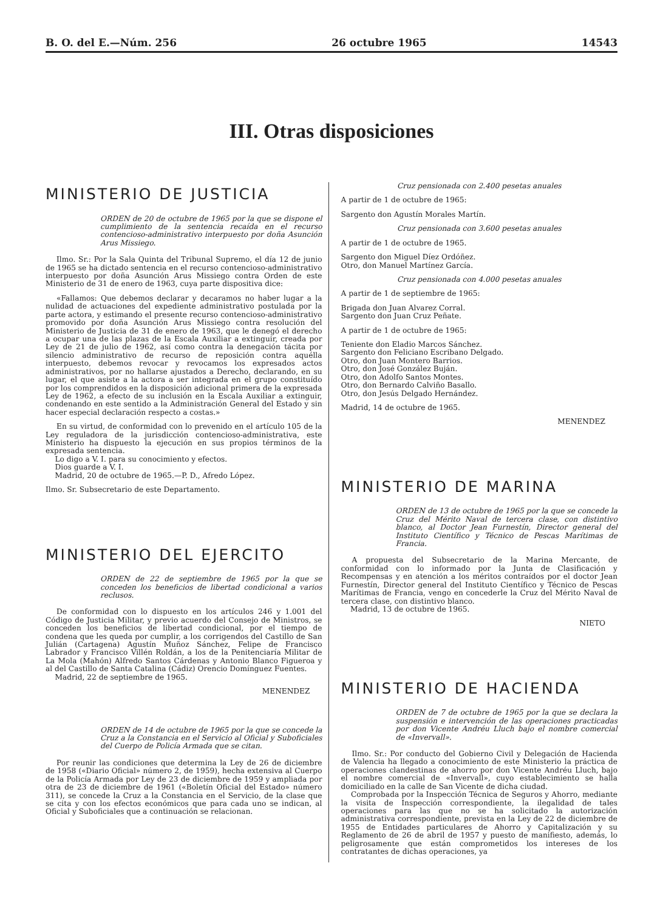B. O. del E.—Núm. 256 26 octubre 1965 14543
III. Otras disposiciones
MINISTERIO DE JUSTICIA
ORDEN de 20 de octubre de 1965 por la que se dispone el cumplimiento de la sentencia recaída en el recurso contencioso-administrativo interpuesto por doña Asunción Arus Missiego.
Ilmo. Sr.: Por la Sala Quinta del Tribunal Supremo, el día 12 de junio de 1965 se ha dictado sentencia en el recurso contencioso-administrativo interpuesto por doña Asunción Arus Missiego contra Orden de este Ministerio de 31 de enero de 1963, cuya parte dispositiva dice:
«Fallamos: Que debemos declarar y decaramos no haber lugar a la nulidad de actuaciones del expediente administrativo postulada por la parte actora, y estimando el presente recurso contencioso-administrativo promovido por doña Asunción Arus Missiego contra resolución del Ministerio de Justicia de 31 de enero de 1963, que le denegó el derecho a ocupar una de las plazas de la Escala Auxiliar a extinguir, creada por Ley de 21 de julio de 1962, así como contra la denegación tácita por silencio administrativo de recurso de reposición contra aquélla interpuesto, debemos revocar y revocamos los expresados actos administrativos, por no hallarse ajustados a Derecho, declarando, en su lugar, el que asiste a la actora a ser integrada en el grupo constituído por los comprendidos en la disposición adicional primera de la expresada Ley de 1962, a efecto de su inclusión en la Escala Auxiliar a extinguir, condenando en este sentido a la Administración General del Estado y sin hacer especial declaración respecto a costas.»
En su virtud, de conformidad con lo prevenido en el artículo 105 de la Ley reguladora de la jurisdicción contencioso-administrativa, este Ministerio ha dispuesto la ejecución en sus propios términos de la expresada sentencia.
Lo digo a V. I. para su conocimiento y efectos.
Dios guarde a V. I.
Madrid, 20 de octubre de 1965.—P. D., Afredo López.
Ilmo. Sr. Subsecretario de este Departamento.
MINISTERIO DEL EJERCITO
ORDEN de 22 de septiembre de 1965 por la que se conceden los beneficios de libertad condicional a varios reclusos.
De conformidad con lo dispuesto en los artículos 246 y 1.001 del Código de Justicia Militar, y previo acuerdo del Consejo de Ministros, se conceden los beneficios de libertad condicional, por el tiempo de condena que les queda por cumplir, a los corrigendos del Castillo de San Julián (Cartagena) Agustín Muñoz Sánchez, Felipe de Francisco Labrador y Francisco Villén Roldán, a los de la Penitenciaría Militar de La Mola (Mahón) Alfredo Santos Cárdenas y Antonio Blanco Figueroa y al del Castillo de Santa Catalina (Cádiz) Orencio Domínguez Fuentes.
Madrid, 22 de septiembre de 1965.
MENENDEZ
ORDEN de 14 de octubre de 1965 por la que se concede la Cruz a la Constancia en el Servicio al Oficial y Suboficiales del Cuerpo de Policía Armada que se citan.
Por reunir las condiciones que determina la Ley de 26 de diciembre de 1958 («Diario Oficial» número 2, de 1959), hecha extensiva al Cuerpo de la Policía Armada por Ley de 23 de diciembre de 1959 y ampliada por otra de 23 de diciembre de 1961 («Boletín Oficial del Estado» número 311), se concede la Cruz a la Constancia en el Servicio, de la clase que se cita y con los efectos económicos que para cada uno se indican, al Oficial y Suboficiales que a continuación se relacionan.
Cruz pensionada con 2.400 pesetas anuales
A partir de 1 de octubre de 1965:
Sargento don Agustín Morales Martín.
Cruz pensionada con 3.600 pesetas anuales
A partir de 1 de octubre de 1965.
Sargento don Miguel Díez Ordóñez.
Otro, don Manuel Martínez García.
Cruz pensionada con 4.000 pesetas anuales
A partir de 1 de septiembre de 1965:
Brigada don Juan Alvarez Corral.
Sargento don Juan Cruz Peñate.
A partir de 1 de octubre de 1965:
Teniente don Eladio Marcos Sánchez.
Sargento don Feliciano Escribano Delgado.
Otro, don Juan Montero Barrios.
Otro, don José González Buján.
Otro, don Adolfo Santos Montes.
Otro, don Bernardo Calviño Basallo.
Otro, don Jesús Delgado Hernández.
Madrid, 14 de octubre de 1965.
MENENDEZ
MINISTERIO DE MARINA
ORDEN de 13 de octubre de 1965 por la que se concede la Cruz del Mérito Naval de tercera clase, con distintivo blanco, al Doctor Jean Furnestín, Director general del Instituto Científico y Técnico de Pescas Marítimas de Francia.
A propuesta del Subsecretario de la Marina Mercante, de conformidad con lo informado por la Junta de Clasificación y Recompensas y en atención a los méritos contraídos por el doctor Jean Furnestín, Director general del Instituto Científico y Técnico de Pescas Marítimas de Francia, vengo en concederle la Cruz del Mérito Naval de tercera clase, con distintivo blanco.
Madrid, 13 de octubre de 1965.
NIETO
MINISTERIO DE HACIENDA
ORDEN de 7 de octubre de 1965 por la que se declara la suspensión e intervención de las operaciones practicadas por don Vicente Andréu Lluch bajo el nombre comercial de «Invervall».
Ilmo. Sr.: Por conducto del Gobierno Civil y Delegación de Hacienda de Valencia ha llegado a conocimiento de este Ministerio la práctica de operaciones clandestinas de ahorro por don Vicente Andréu Lluch, bajo el nombre comercial de «Invervall», cuyo establecimiento se halla domiciliado en la calle de San Vicente de dicha ciudad.
Comprobada por la Inspección Técnica de Seguros y Ahorro, mediante la visita de Inspección correspondiente, la ilegalidad de tales operaciones para las que no se ha solicitado la autorización administrativa correspondiente, prevista en la Ley de 22 de diciembre de 1955 de Entidades particulares de Ahorro y Capitalización y su Reglamento de 26 de abril de 1957 y puesto de manifiesto, además, lo peligrosamente que están comprometidos los intereses de los contratantes de dichas operaciones, ya